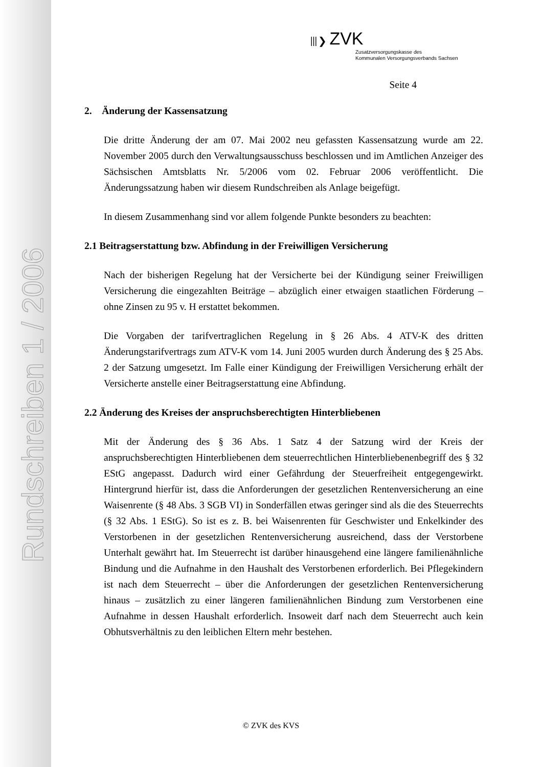Rundschreiben 1 / 2006
⦀❯ ZVK
Zusatzversorgungskasse des
Kommunalen Versorgungsverbands Sachsen
Seite 4
2. Änderung der Kassensatzung
Die dritte Änderung der am 07. Mai 2002 neu gefassten Kassensatzung wurde am 22. November 2005 durch den Verwaltungsausschuss beschlossen und im Amtlichen Anzeiger des Sächsischen Amtsblatts Nr. 5/2006 vom 02. Februar 2006 veröffentlicht. Die Änderungssatzung haben wir diesem Rundschreiben als Anlage beigefügt.
In diesem Zusammenhang sind vor allem folgende Punkte besonders zu beachten:
2.1 Beitragserstattung bzw. Abfindung in der Freiwilligen Versicherung
Nach der bisherigen Regelung hat der Versicherte bei der Kündigung seiner Freiwilligen Versicherung die eingezahlten Beiträge – abzüglich einer etwaigen staatlichen Förderung – ohne Zinsen zu 95 v. H erstattet bekommen.
Die Vorgaben der tarifvertraglichen Regelung in § 26 Abs. 4 ATV-K des dritten Änderungstarifvertrags zum ATV-K vom 14. Juni 2005 wurden durch Änderung des § 25 Abs. 2 der Satzung umgesetzt. Im Falle einer Kündigung der Freiwilligen Versicherung erhält der Versicherte anstelle einer Beitragserstattung eine Abfindung.
2.2 Änderung des Kreises der anspruchsberechtigten Hinterbliebenen
Mit der Änderung des § 36 Abs. 1 Satz 4 der Satzung wird der Kreis der anspruchsberechtigten Hinterbliebenen dem steuerrechtlichen Hinterbliebenenbegriff des § 32 EStG angepasst. Dadurch wird einer Gefährdung der Steuerfreiheit entgegengewirkt. Hintergrund hierfür ist, dass die Anforderungen der gesetzlichen Rentenversicherung an eine Waisenrente (§ 48 Abs. 3 SGB VI) in Sonderfällen etwas geringer sind als die des Steuerrechts (§ 32 Abs. 1 EStG). So ist es z. B. bei Waisenrenten für Geschwister und Enkelkinder des Verstorbenen in der gesetzlichen Rentenversicherung ausreichend, dass der Verstorbene Unterhalt gewährt hat. Im Steuerrecht ist darüber hinausgehend eine längere familienähnliche Bindung und die Aufnahme in den Haushalt des Verstorbenen erforderlich. Bei Pflegekindern ist nach dem Steuerrecht – über die Anforderungen der gesetzlichen Rentenversicherung hinaus – zusätzlich zu einer längeren familienähnlichen Bindung zum Verstorbenen eine Aufnahme in dessen Haushalt erforderlich. Insoweit darf nach dem Steuerrecht auch kein Obhutsverhältnis zu den leiblichen Eltern mehr bestehen.
© ZVK des KVS